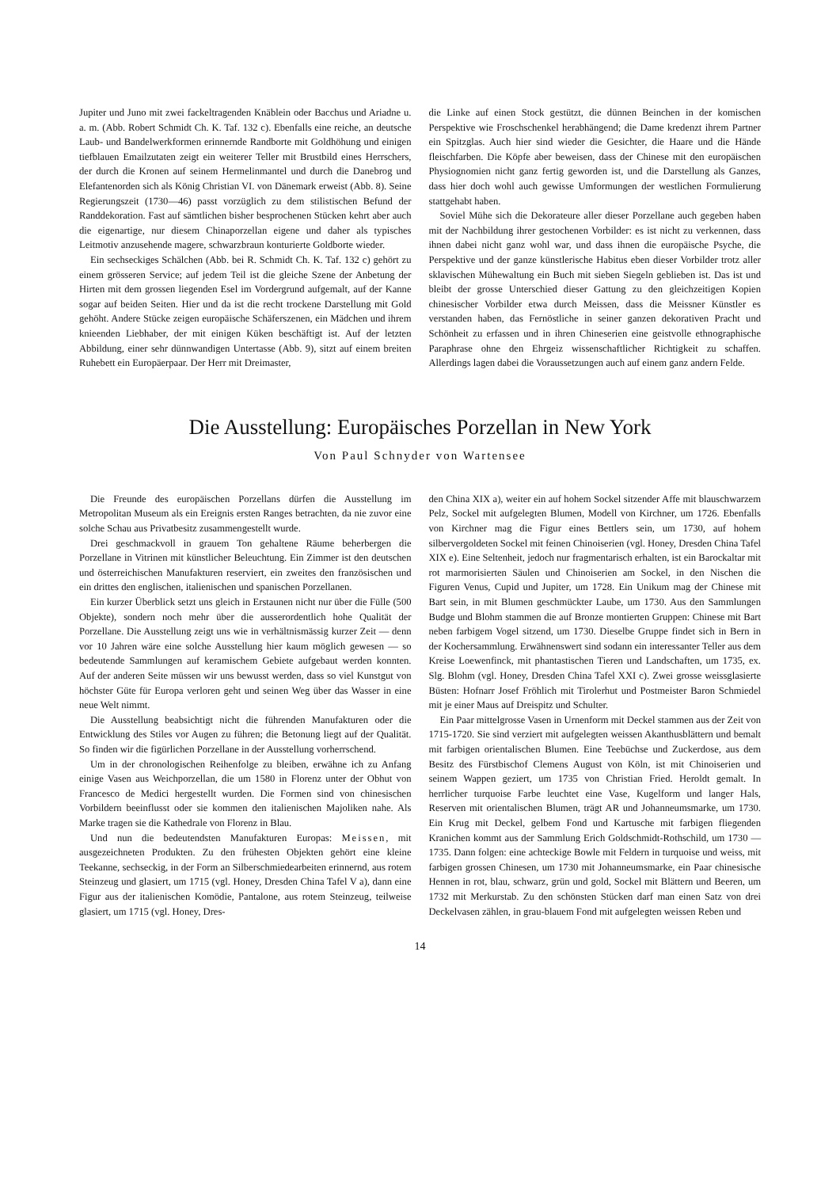Jupiter und Juno mit zwei fackeltragenden Knäblein oder Bacchus und Ariadne u. a. m. (Abb. Robert Schmidt Ch. K. Taf. 132 c). Ebenfalls eine reiche, an deutsche Laub- und Bandelwerkformen erinnernde Randborte mit Goldhöhung und einigen tiefblauen Emailzutaten zeigt ein weiterer Teller mit Brustbild eines Herrschers, der durch die Kronen auf seinem Hermelinmantel und durch die Danebrog und Elefantenorden sich als König Christian VI. von Dänemark erweist (Abb. 8). Seine Regierungszeit (1730—46) passt vorzüglich zu dem stilistischen Befund der Randdekoration. Fast auf sämtlichen bisher besprochenen Stücken kehrt aber auch die eigenartige, nur diesem Chinaporzellan eigene und daher als typisches Leitmotiv anzusehende magere, schwarzbraun konturierte Goldborte wieder.
Ein sechseckiges Schälchen (Abb. bei R. Schmidt Ch. K. Taf. 132 c) gehört zu einem grösseren Service; auf jedem Teil ist die gleiche Szene der Anbetung der Hirten mit dem grossen liegenden Esel im Vordergrund aufgemalt, auf der Kanne sogar auf beiden Seiten. Hier und da ist die recht trockene Darstellung mit Gold gehöht. Andere Stücke zeigen europäische Schäferszenen, ein Mädchen und ihrem knieenden Liebhaber, der mit einigen Küken beschäftigt ist. Auf der letzten Abbildung, einer sehr dünnwandigen Untertasse (Abb. 9), sitzt auf einem breiten Ruhebett ein Europäerpaar. Der Herr mit Dreimaster,
die Linke auf einen Stock gestützt, die dünnen Beinchen in der komischen Perspektive wie Froschschenkel herabhängend; die Dame kredenzt ihrem Partner ein Spitzglas. Auch hier sind wieder die Gesichter, die Haare und die Hände fleischfarben. Die Köpfe aber beweisen, dass der Chinese mit den europäischen Physiognomien nicht ganz fertig geworden ist, und die Darstellung als Ganzes, dass hier doch wohl auch gewisse Umformungen der westlichen Formulierung stattgehabt haben.
Soviel Mühe sich die Dekorateure aller dieser Porzellane auch gegeben haben mit der Nachbildung ihrer gestochenen Vorbilder: es ist nicht zu verkennen, dass ihnen dabei nicht ganz wohl war, und dass ihnen die europäische Psyche, die Perspektive und der ganze künstlerische Habitus eben dieser Vorbilder trotz aller sklavischen Mühewaltung ein Buch mit sieben Siegeln geblieben ist. Das ist und bleibt der grosse Unterschied dieser Gattung zu den gleichzeitigen Kopien chinesischer Vorbilder etwa durch Meissen, dass die Meissner Künstler es verstanden haben, das Fernöstliche in seiner ganzen dekorativen Pracht und Schönheit zu erfassen und in ihren Chineserien eine geistvolle ethnographische Paraphrase ohne den Ehrgeiz wissenschaftlicher Richtigkeit zu schaffen. Allerdings lagen dabei die Voraussetzungen auch auf einem ganz andern Felde.
Die Ausstellung: Europäisches Porzellan in New York
Von Paul Schnyder von Wartensee
Die Freunde des europäischen Porzellans dürfen die Ausstellung im Metropolitan Museum als ein Ereignis ersten Ranges betrachten, da nie zuvor eine solche Schau aus Privatbesitz zusammengestellt wurde.
Drei geschmackvoll in grauem Ton gehaltene Räume beherbergen die Porzellane in Vitrinen mit künstlicher Beleuchtung. Ein Zimmer ist den deutschen und österreichischen Manufakturen reserviert, ein zweites den französischen und ein drittes den englischen, italienischen und spanischen Porzellanen.
Ein kurzer Überblick setzt uns gleich in Erstaunen nicht nur über die Fülle (500 Objekte), sondern noch mehr über die ausserordentlich hohe Qualität der Porzellane. Die Ausstellung zeigt uns wie in verhältnismässig kurzer Zeit — denn vor 10 Jahren wäre eine solche Ausstellung hier kaum möglich gewesen — so bedeutende Sammlungen auf keramischem Gebiete aufgebaut werden konnten. Auf der anderen Seite müssen wir uns bewusst werden, dass so viel Kunstgut von höchster Güte für Europa verloren geht und seinen Weg über das Wasser in eine neue Welt nimmt.
Die Ausstellung beabsichtigt nicht die führenden Manufakturen oder die Entwicklung des Stiles vor Augen zu führen; die Betonung liegt auf der Qualität. So finden wir die figürlichen Porzellane in der Ausstellung vorherrschend.
Um in der chronologischen Reihenfolge zu bleiben, erwähne ich zu Anfang einige Vasen aus Weichporzellan, die um 1580 in Florenz unter der Obhut von Francesco de Medici hergestellt wurden. Die Formen sind von chinesischen Vorbildern beeinflusst oder sie kommen den italienischen Majoliken nahe. Als Marke tragen sie die Kathedrale von Florenz in Blau.
Und nun die bedeutendsten Manufakturen Europas: Meissen, mit ausgezeichneten Produkten. Zu den frühesten Objekten gehört eine kleine Teekanne, sechseckig, in der Form an Silberschmiedearbeiten erinnernd, aus rotem Steinzeug und glasiert, um 1715 (vgl. Honey, Dresden China Tafel V a), dann eine Figur aus der italienischen Komödie, Pantalone, aus rotem Steinzeug, teilweise glasiert, um 1715 (vgl. Honey, Dres-
den China XIX a), weiter ein auf hohem Sockel sitzender Affe mit blauschwarzem Pelz, Sockel mit aufgelegten Blumen, Modell von Kirchner, um 1726. Ebenfalls von Kirchner mag die Figur eines Bettlers sein, um 1730, auf hohem silbervergoldeten Sockel mit feinen Chinoiserien (vgl. Honey, Dresden China Tafel XIX e). Eine Seltenheit, jedoch nur fragmentarisch erhalten, ist ein Barockaltar mit rot marmorisierten Säulen und Chinoiserien am Sockel, in den Nischen die Figuren Venus, Cupid und Jupiter, um 1728. Ein Unikum mag der Chinese mit Bart sein, in mit Blumen geschmückter Laube, um 1730. Aus den Sammlungen Budge und Blohm stammen die auf Bronze montierten Gruppen: Chinese mit Bart neben farbigem Vogel sitzend, um 1730. Dieselbe Gruppe findet sich in Bern in der Kochersammlung. Erwähnenswert sind sodann ein interessanter Teller aus dem Kreise Loewenfinck, mit phantastischen Tieren und Landschaften, um 1735, ex. Slg. Blohm (vgl. Honey, Dresden China Tafel XXI c). Zwei grosse weissglasierte Büsten: Hofnarr Josef Fröhlich mit Tirolerhut und Postmeister Baron Schmiedel mit je einer Maus auf Dreispitz und Schulter.
Ein Paar mittelgrosse Vasen in Urnenform mit Deckel stammen aus der Zeit von 1715-1720. Sie sind verziert mit aufgelegten weissen Akanthusblättern und bemalt mit farbigen orientalischen Blumen. Eine Teebüchse und Zuckerdose, aus dem Besitz des Fürstbischof Clemens August von Köln, ist mit Chinoiserien und seinem Wappen geziert, um 1735 von Christian Fried. Heroldt gemalt. In herrlicher turquoise Farbe leuchtet eine Vase, Kugelform und langer Hals, Reserven mit orientalischen Blumen, trägt AR und Johanneumsmarke, um 1730. Ein Krug mit Deckel, gelbem Fond und Kartusche mit farbigen fliegenden Kranichen kommt aus der Sammlung Erich Goldschmidt-Rothschild, um 1730 — 1735. Dann folgen: eine achteckige Bowle mit Feldern in turquoise und weiss, mit farbigen grossen Chinesen, um 1730 mit Johanneumsmarke, ein Paar chinesische Hennen in rot, blau, schwarz, grün und gold, Sockel mit Blättern und Beeren, um 1732 mit Merkurstab. Zu den schönsten Stücken darf man einen Satz von drei Deckelvasen zählen, in grau-blauem Fond mit aufgelegten weissen Reben und
14